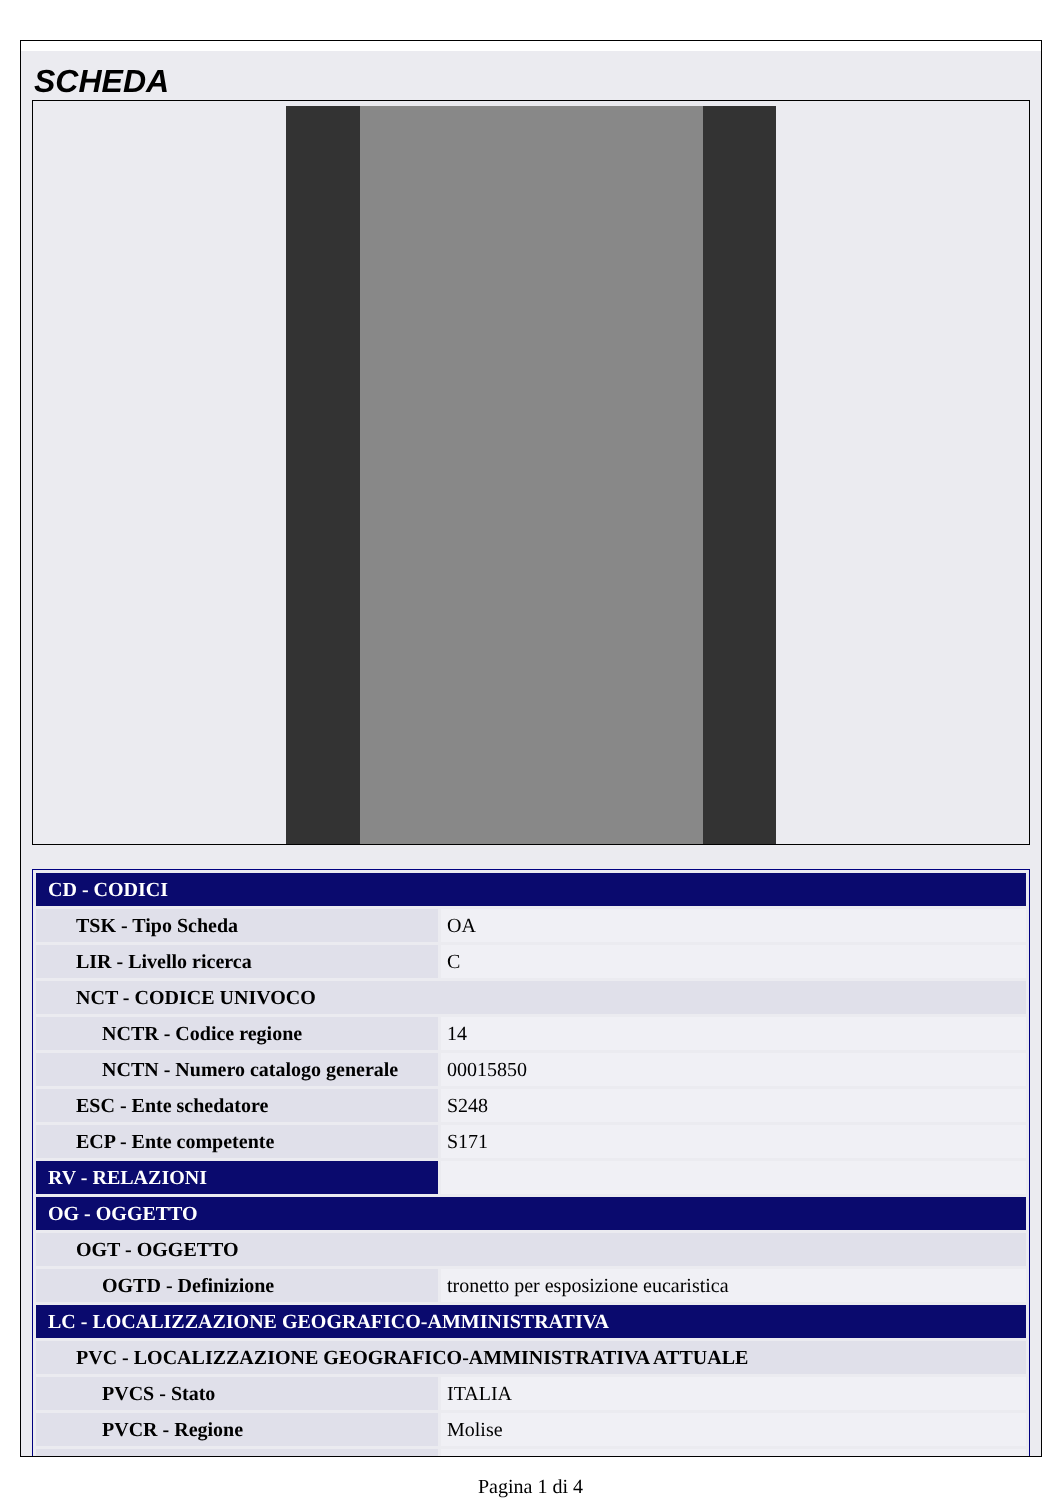SCHEDA
| CD - CODICI | |
| TSK - Tipo Scheda | OA |
| LIR - Livello ricerca | C |
| NCT - CODICE UNIVOCO | |
| NCTR - Codice regione | 14 |
| NCTN - Numero catalogo generale | 00015850 |
| ESC - Ente schedatore | S248 |
| ECP - Ente competente | S171 |
| RV - RELAZIONI | |
| OG - OGGETTO | |
| OGT - OGGETTO | |
| OGTD - Definizione | tronetto per esposizione eucaristica |
| LC - LOCALIZZAZIONE GEOGRAFICO-AMMINISTRATIVA | |
| PVC - LOCALIZZAZIONE GEOGRAFICO-AMMINISTRATIVA ATTUALE | |
| PVCS - Stato | ITALIA |
| PVCR - Regione | Molise |
Pagina 1 di 4